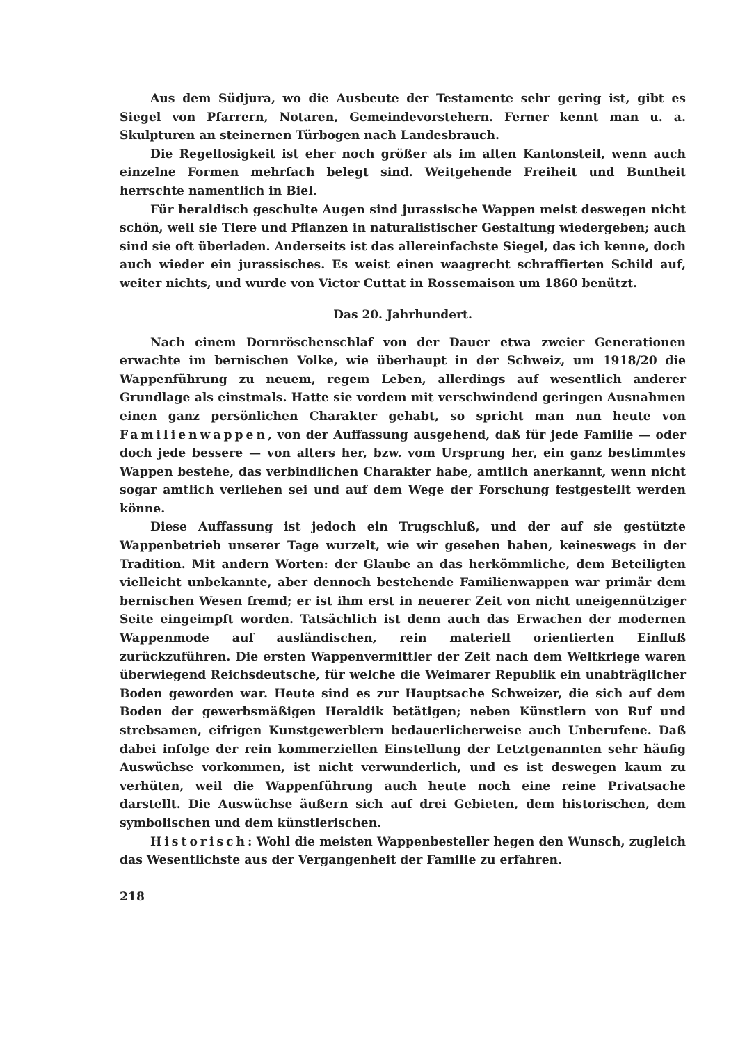Aus dem Südjura, wo die Ausbeute der Testamente sehr gering ist, gibt es Siegel von Pfarrern, Notaren, Gemeindevorstehern. Ferner kennt man u. a. Skulpturen an steinernen Türbogen nach Landesbrauch.
Die Regellosigkeit ist eher noch größer als im alten Kantonsteil, wenn auch einzelne Formen mehrfach belegt sind. Weitgehende Freiheit und Buntheit herrschte namentlich in Biel.
Für heraldisch geschulte Augen sind jurassische Wappen meist deswegen nicht schön, weil sie Tiere und Pflanzen in naturalistischer Gestaltung wiedergeben; auch sind sie oft überladen. Anderseits ist das allereinfachste Siegel, das ich kenne, doch auch wieder ein jurassisches. Es weist einen waagrecht schraffierten Schild auf, weiter nichts, und wurde von Victor Cuttat in Rossemaison um 1860 benützt.
Das 20. Jahrhundert.
Nach einem Dornröschenschlaf von der Dauer etwa zweier Generationen erwachte im bernischen Volke, wie überhaupt in der Schweiz, um 1918/20 die Wappenführung zu neuem, regem Leben, allerdings auf wesentlich anderer Grundlage als einstmals. Hatte sie vordem mit verschwindend geringen Ausnahmen einen ganz persönlichen Charakter gehabt, so spricht man nun heute von Familienwappen, von der Auffassung ausgehend, daß für jede Familie — oder doch jede bessere — von alters her, bzw. vom Ursprung her, ein ganz bestimmtes Wappen bestehe, das verbindlichen Charakter habe, amtlich anerkannt, wenn nicht sogar amtlich verliehen sei und auf dem Wege der Forschung festgestellt werden könne.
Diese Auffassung ist jedoch ein Trugschluß, und der auf sie gestützte Wappenbetrieb unserer Tage wurzelt, wie wir gesehen haben, keineswegs in der Tradition. Mit andern Worten: der Glaube an das herkömmliche, dem Beteiligten vielleicht unbekannte, aber dennoch bestehende Familienwappen war primär dem bernischen Wesen fremd; er ist ihm erst in neuerer Zeit von nicht uneigennütziger Seite eingeimpft worden. Tatsächlich ist denn auch das Erwachen der modernen Wappenmode auf ausländischen, rein materiell orientierten Einfluß zurückzuführen. Die ersten Wappenvermittler der Zeit nach dem Weltkriege waren überwiegend Reichsdeutsche, für welche die Weimarer Republik ein unabträglicher Boden geworden war. Heute sind es zur Hauptsache Schweizer, die sich auf dem Boden der gewerbsmäßigen Heraldik betätigen; neben Künstlern von Ruf und strebsamen, eifrigen Kunstgewerblern bedauerlicherweise auch Unberufene. Daß dabei infolge der rein kommerziellen Einstellung der Letztgenannten sehr häufig Auswüchse vorkommen, ist nicht verwunderlich, und es ist deswegen kaum zu verhüten, weil die Wappenführung auch heute noch eine reine Privatsache darstellt. Die Auswüchse äußern sich auf drei Gebieten, dem historischen, dem symbolischen und dem künstlerischen.
Historisch: Wohl die meisten Wappenbesteller hegen den Wunsch, zugleich das Wesentlichste aus der Vergangenheit der Familie zu erfahren.
218